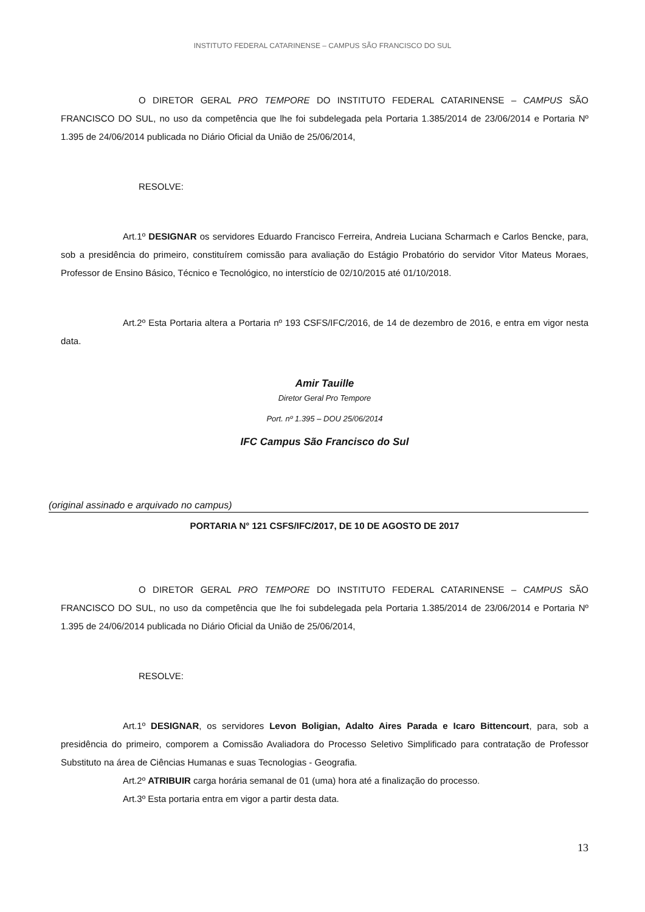INSTITUTO FEDERAL CATARINENSE – CAMPUS SÃO FRANCISCO DO SUL
O DIRETOR GERAL PRO TEMPORE DO INSTITUTO FEDERAL CATARINENSE – CAMPUS SÃO FRANCISCO DO SUL, no uso da competência que lhe foi subdelegada pela Portaria 1.385/2014 de 23/06/2014 e Portaria Nº 1.395 de 24/06/2014 publicada no Diário Oficial da União de 25/06/2014,
RESOLVE:
Art.1º DESIGNAR os servidores Eduardo Francisco Ferreira, Andreia Luciana Scharmach e Carlos Bencke, para, sob a presidência do primeiro, constituírem comissão para avaliação do Estágio Probatório do servidor Vitor Mateus Moraes, Professor de Ensino Básico, Técnico e Tecnológico, no interstício de 02/10/2015 até 01/10/2018.
Art.2º Esta Portaria altera a Portaria nº 193 CSFS/IFC/2016, de 14 de dezembro de 2016, e entra em vigor nesta data.
Amir Tauille
Diretor Geral Pro Tempore
Port. nº 1.395 – DOU 25/06/2014
IFC Campus São Francisco do Sul
(original assinado e arquivado no campus)
PORTARIA N° 121 CSFS/IFC/2017, DE 10 DE AGOSTO DE 2017
O DIRETOR GERAL PRO TEMPORE DO INSTITUTO FEDERAL CATARINENSE – CAMPUS SÃO FRANCISCO DO SUL, no uso da competência que lhe foi subdelegada pela Portaria 1.385/2014 de 23/06/2014 e Portaria Nº 1.395 de 24/06/2014 publicada no Diário Oficial da União de 25/06/2014,
RESOLVE:
Art.1º DESIGNAR, os servidores Levon Boligian, Adalto Aires Parada e Icaro Bittencourt, para, sob a presidência do primeiro, comporem a Comissão Avaliadora do Processo Seletivo Simplificado para contratação de Professor Substituto na área de Ciências Humanas e suas Tecnologias - Geografia.
Art.2º ATRIBUIR carga horária semanal de 01 (uma) hora até a finalização do processo.
Art.3º Esta portaria entra em vigor a partir desta data.
13